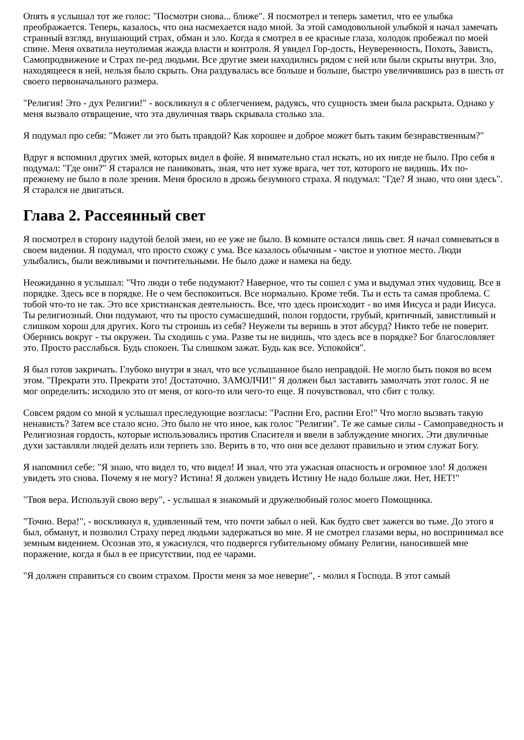Опять я услышал тот же голос: "Посмотри снова... ближе". Я посмотрел и теперь заметил, что ее улыбка преображается. Теперь, казалось, что она насмехается надо мной. За этой самодовольной улыбкой я начал замечать странный взгляд, внушающий страх, обман и зло. Когда я смотрел в ее красные глаза, холодок пробежал по моей спине. Меня охватила неутолимая жажда власти и контроля. Я увидел Гор-дость, Неуверенность, Похоть, Зависть, Самопродвижение и Страх пе-ред людьми. Все другие змеи находились рядом с ней или были скрыты внутри. Зло, находящееся в ней, нельзя было скрыть. Она раздувалась все больше и больше, быстро увеличившись раз в шесть от своего первоначального размера.
"Религия! Это - дух Религии!" - воскликнул я с облегчением, радуясь, что сущность змеи была раскрыта. Однако у меня вызвало отвращение, что эта двуличная тварь скрывала столько зла.
Я подумал про себя: "Может ли это быть правдой? Как хорошее и доброе может быть таким безнравственным?"
Вдруг я вспомнил других змей, которых видел в фойе. Я внимательно стал искать, но их нигде не было. Про себя я подумал: "Где они?" Я старался не паниковать, зная, что нет хуже врага, чет тот, которого не видишь. Их по-прежнему не было в поле зрения. Меня бросило в дрожь безумного страха. Я подумал: "Где? Я знаю, что они здесь". Я старался не двигаться.
Глава 2. Рассеянный свет
Я посмотрел в сторону надутой белой змеи, но ее уже не было. В комнате остался лишь свет. Я начал сомневаться в своем видении. Я подумал, что просто схожу с ума. Все казалось обычным - чистое и уютное место. Люди улыбались, были вежливыми и почтительными. Не было даже и намека на беду.
Неожиданно я услышал: "Что люди о тебе подумают? Наверное, что ты сошел с ума и выдумал этих чудовищ. Все в порядке. Здесь все в порядке. Не о чем беспокоиться. Все нормально. Кроме тебя. Ты и есть та самая проблема. С тобой что-то не так. Это все христианская деятельность. Все, что здесь происходит - во имя Иисуса и ради Иисуса. Ты религиозный. Они подумают, что ты просто сумасшедший, полон гордости, грубый, критичный, завистливый и слишком хорош для других. Кого ты строишь из себя? Неужели ты веришь в этот абсурд? Никто тебе не поверит. Обернись вокруг - ты окружен. Ты сходишь с ума. Разве ты не видишь, что здесь все в порядке? Бог благословляет это. Просто расслабься. Будь спокоен. Ты слишком зажат. Будь как все. Успокойся".
Я был готов закричать. Глубоко внутри я знал, что все услышанное было неправдой. Не могло быть покоя во всем этом. "Прекрати это. Прекрати это! Достаточно. ЗАМОЛЧИ!" Я должен был заставить замолчать этот голос. Я не мог определить: исходило это от меня, от кого-то или чего-то еще. Я почувствовал, что сбит с толку.
Совсем рядом со мной я услышал преследующие возгласы: "Распни Его, распни Его!" Что могло вызвать такую ненависть? Затем все стало ясно. Это было не что иное, как голос "Религии". Те же самые силы - Самоправедность и Религиозная гордость, которые использовались против Спасителя и ввели в заблуждение многих. Эти двуличные духи заставляли людей делать или терпеть зло. Верить в то, что они все делают правильно и этим служат Богу.
Я напомнил себе: "Я знаю, что видел то, что видел! И знал, что эта ужасная опасность и огромное зло! Я должен увидеть это снова. Почему я не могу? Истина! Я должен увидеть Истину Не надо больше лжи. Нет, НЕТ!"
"Твоя вера. Используй свою веру", - услышал я знакомый и дружелюбный голос моего Помощника.
"Точно. Вера!", - воскликнул я, удивленный тем, что почти забыл о ней. Как будто свет зажегся во тьме. До этого я был, обманут, и позволил Страху перед людьми задержаться во мне. Я не смотрел глазами веры, но воспринимал все земным видением. Осознав это, я ужаснулся, что подвергся губительному обману Религии, наносившей мне поражение, когда я был в ее присутствии, под ее чарами.
"Я должен справиться со своим страхом. Прости меня за мое неверие", - молил я Господа. В этот самый